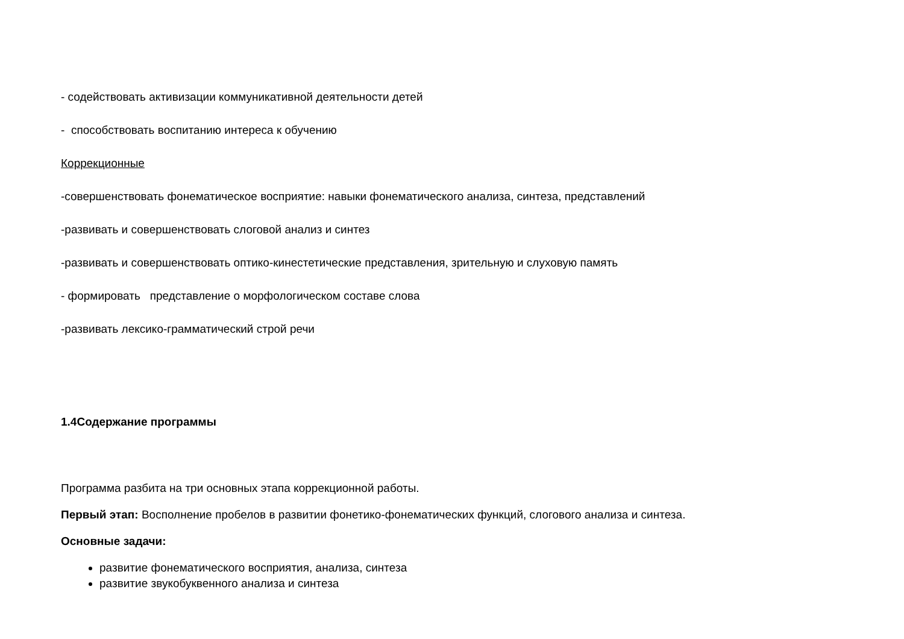- содействовать активизации коммуникативной деятельности детей
- способствовать воспитанию интереса к обучению
Коррекционные
-совершенствовать фонематическое восприятие: навыки фонематического анализа, синтеза, представлений
-развивать и совершенствовать слоговой анализ и синтез
-развивать и совершенствовать оптико-кинестетические представления, зрительную и слуховую память
- формировать представление о морфологическом составе слова
-развивать лексико-грамматический строй речи
1.4Содержание программы
Программа разбита на три основных этапа коррекционной работы.
Первый этап: Восполнение пробелов в развитии фонетико-фонематических функций, слогового анализа и синтеза.
Основные задачи:
развитие фонематического восприятия, анализа, синтеза
развитие звукобуквенного анализа и синтеза